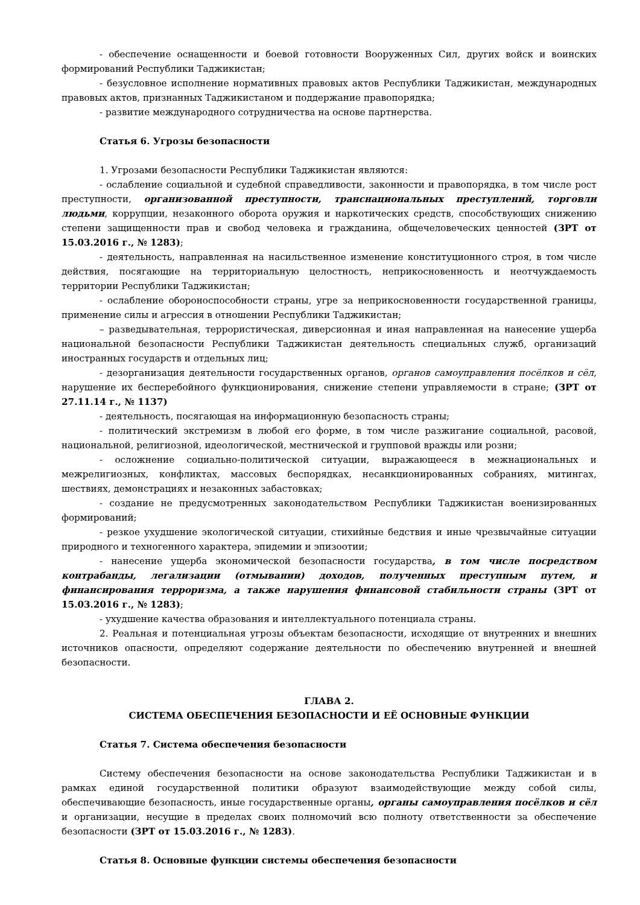- обеспечение оснащенности и боевой готовности Вооруженных Сил, других войск и воинских формирований Республики Таджикистан;
- безусловное исполнение нормативных правовых актов Республики Таджикистан, международных правовых актов, признанных Таджикистаном и поддержание правопорядка;
- развитие международного сотрудничества на основе партнерства.
Статья 6. Угрозы безопасности
1. Угрозами безопасности Республики Таджикистан являются:
- ослабление социальной и судебной справедливости, законности и правопорядка, в том числе рост преступности, организованной преступности, транснациональных преступлений, торговли людьми, коррупции, незаконного оборота оружия и наркотических средств, способствующих снижению степени защищенности прав и свобод человека и гражданина, общечеловеческих ценностей (ЗРТ от 15.03.2016 г., № 1283);
- деятельность, направленная на насильственное изменение конституционного строя, в том числе действия, посягающие на территориальную целостность, неприкосновенность и неотчуждаемость территории Республики Таджикистан;
- ослабление обороноспособности страны, угре за неприкосновенности государственной границы, применение силы и агрессия в отношении Республики Таджикистан;
– разведывательная, террористическая, диверсионная и иная направленная на нанесение ущерба национальной безопасности Республики Таджикистан деятельность специальных служб, организаций иностранных государств и отдельных лиц;
- дезорганизация деятельности государственных органов, органов самоуправления посёлков и сёл, нарушение их бесперебойного функционирования, снижение степени управляемости в стране; (ЗРТ от 27.11.14 г., № 1137)
- деятельность, посягающая на информационную безопасность страны;
- политический экстремизм в любой его форме, в том числе разжигание социальной, расовой, национальной, религиозной, идеологической, местнической и групповой вражды или розни;
- осложнение социально-политической ситуации, выражающееся в межнациональных и межрелигиозных, конфликтах, массовых беспорядках, несанкционированных собраниях, митингах, шествиях, демонстрациях и незаконных забастовках;
- создание не предусмотренных законодательством Республики Таджикистан военизированных формирований;
- резкое ухудшение экологической ситуации, стихийные бедствия и иные чрезвычайные ситуации природного и техногенного характера, эпидемии и эпизоотии;
- нанесение ущерба экономической безопасности государства, в том числе посредством контрабанды, легализации (отмывании) доходов, полученных преступным путем, и финансирования терроризма, а также нарушения финансовой стабильности страны (ЗРТ от 15.03.2016 г., № 1283);
- ухудшение качества образования и интеллектуального потенциала страны.
2. Реальная и потенциальная угрозы объектам безопасности, исходящие от внутренних и внешних источников опасности, определяют содержание деятельности по обеспечению внутренней и внешней безопасности.
ГЛАВА 2.
СИСТЕМА ОБЕСПЕЧЕНИЯ БЕЗОПАСНОСТИ И ЕЁ ОСНОВНЫЕ ФУНКЦИИ
Статья 7. Система обеспечения безопасности
Систему обеспечения безопасности на основе законодательства Республики Таджикистан и в рамках единой государственной политики образуют взаимодействующие между собой силы, обеспечивающие безопасность, иные государственные органы, органы самоуправления посёлков и сёл и организации, несущие в пределах своих полномочий всю полноту ответственности за обеспечение безопасности (ЗРТ от 15.03.2016 г., № 1283).
Статья 8. Основные функции системы обеспечения безопасности